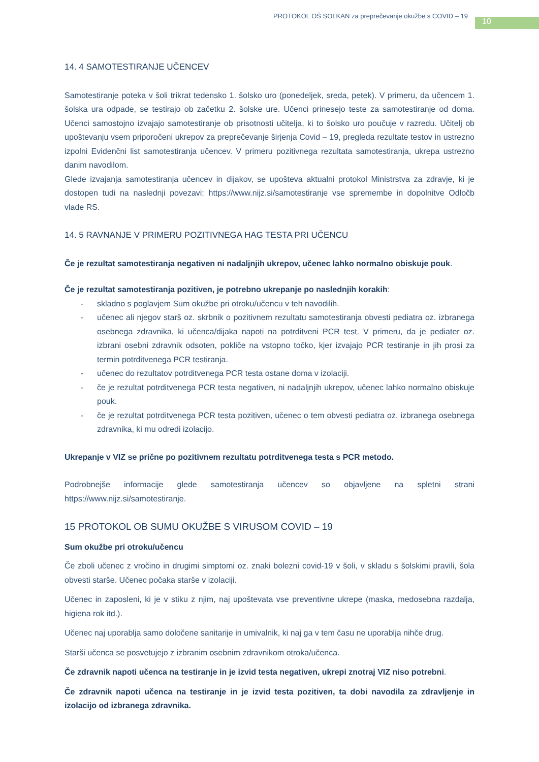PROTOKOL OŠ SOLKAN za preprečevanje okužbe s COVID – 19
10
14. 4 SAMOTESTIRANJE UČENCEV
Samotestiranje poteka v šoli trikrat tedensko 1. šolsko uro (ponedeljek, sreda, petek). V primeru, da učencem 1. šolska ura odpade, se testirajo ob začetku 2. šolske ure. Učenci prinesejo teste za samotestiranje od doma. Učenci samostojno izvajajo samotestiranje ob prisotnosti učitelja, ki to šolsko uro poučuje v razredu. Učitelj ob upoštevanju vsem priporočeni ukrepov za preprečevanje širjenja Covid – 19, pregleda rezultate testov in ustrezno izpolni Evidenčni list samotestiranja učencev. V primeru pozitivnega rezultata samotestiranja, ukrepa ustrezno danim navodilom.
Glede izvajanja samotestiranja učencev in dijakov, se upošteva aktualni protokol Ministrstva za zdravje, ki je dostopen tudi na naslednji povezavi: https://www.nijz.si/samotestiranje vse spremembe in dopolnitve Odločb vlade RS.
14. 5 RAVNANJE V PRIMERU POZITIVNEGA HAG TESTA PRI UČENCU
Če je rezultat samotestiranja negativen ni nadaljnjih ukrepov, učenec lahko normalno obiskuje pouk.
Če je rezultat samotestiranja pozitiven, je potrebno ukrepanje po naslednjih korakih:
- skladno s poglavjem Sum okužbe pri otroku/učencu v teh navodilih.
- učenec ali njegov starš oz. skrbnik o pozitivnem rezultatu samotestiranja obvesti pediatra oz. izbranega osebnega zdravnika, ki učenca/dijaka napoti na potrditveni PCR test. V primeru, da je pediater oz. izbrani osebni zdravnik odsoten, pokliče na vstopno točko, kjer izvajajo PCR testiranje in jih prosi za termin potrditvenega PCR testiranja.
- učenec do rezultatov potrditvenega PCR testa ostane doma v izolaciji.
- če je rezultat potrditvenega PCR testa negativen, ni nadaljnjih ukrepov, učenec lahko normalno obiskuje pouk.
- če je rezultat potrditvenega PCR testa pozitiven, učenec o tem obvesti pediatra oz. izbranega osebnega zdravnika, ki mu odredi izolacijo.
Ukrepanje v VIZ se prične po pozitivnem rezultatu potrditvenega testa s PCR metodo.
Podrobnejše informacije glede samotestiranja učencev so objavljene na spletni strani https://www.nijz.si/samotestiranje.
15 PROTOKOL OB SUMU OKUŽBE S VIRUSOM COVID – 19
Sum okužbe pri otroku/učencu
Če zboli učenec z vročino in drugimi simptomi oz. znaki bolezni covid-19 v šoli, v skladu s šolskimi pravili, šola obvesti starše. Učenec počaka starše v izolaciji.
Učenec in zaposleni, ki je v stiku z njim, naj upoštevata vse preventivne ukrepe (maska, medosebna razdalja, higiena rok itd.).
Učenec naj uporablja samo določene sanitarije in umivalnik, ki naj ga v tem času ne uporablja nihče drug.
Starši učenca se posvetujejo z izbranim osebnim zdravnikom otroka/učenca.
Če zdravnik napoti učenca na testiranje in je izvid testa negativen, ukrepi znotraj VIZ niso potrebni.
Če zdravnik napoti učenca na testiranje in je izvid testa pozitiven, ta dobi navodila za zdravljenje in izolacijo od izbranega zdravnika.